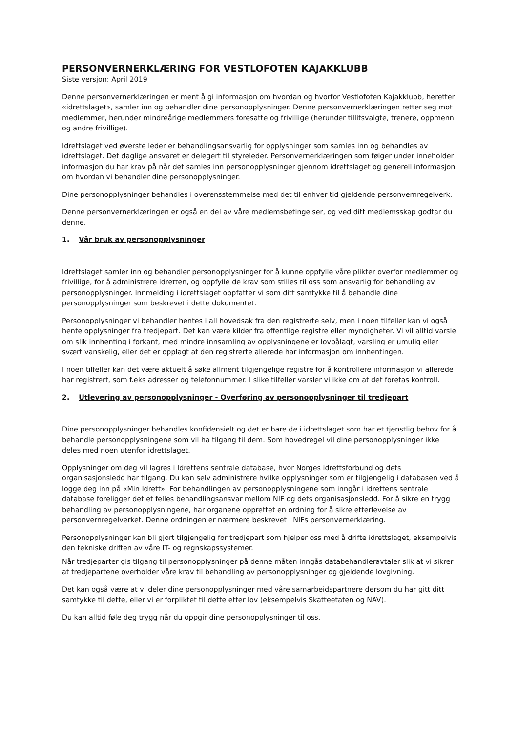PERSONVERNERKLÆRING FOR VESTLOFOTEN KAJAKKLUBB
Siste versjon: April 2019
Denne personvernerklæringen er ment å gi informasjon om hvordan og hvorfor Vestlofoten Kajakklubb, heretter «idrettslaget», samler inn og behandler dine personopplysninger. Denne personvernerklæringen retter seg mot medlemmer, herunder mindreårige medlemmers foresatte og frivillige (herunder tillitsvalgte, trenere, oppmenn og andre frivillige).
Idrettslaget ved øverste leder er behandlingsansvarlig for opplysninger som samles inn og behandles av idrettslaget. Det daglige ansvaret er delegert til styreleder. Personvernerklæringen som følger under inneholder informasjon du har krav på når det samles inn personopplysninger gjennom idrettslaget og generell informasjon om hvordan vi behandler dine personopplysninger.
Dine personopplysninger behandles i overensstemmelse med det til enhver tid gjeldende personvernregelverk.
Denne personvernerklæringen er også en del av våre medlemsbetingelser, og ved ditt medlemsskap godtar du denne.
1. Vår bruk av personopplysninger
Idrettslaget samler inn og behandler personopplysninger for å kunne oppfylle våre plikter overfor medlemmer og frivillige, for å administrere idretten, og oppfylle de krav som stilles til oss som ansvarlig for behandling av personopplysninger. Innmelding i idrettslaget oppfatter vi som ditt samtykke til å behandle dine personopplysninger som beskrevet i dette dokumentet.
Personopplysninger vi behandler hentes i all hovedsak fra den registrerte selv, men i noen tilfeller kan vi også hente opplysninger fra tredjepart. Det kan være kilder fra offentlige registre eller myndigheter. Vi vil alltid varsle om slik innhenting i forkant, med mindre innsamling av opplysningene er lovpålagt, varsling er umulig eller svært vanskelig, eller det er opplagt at den registrerte allerede har informasjon om innhentingen.
I noen tilfeller kan det være aktuelt å søke allment tilgjengelige registre for å kontrollere informasjon vi allerede har registrert, som f.eks adresser og telefonnummer. I slike tilfeller varsler vi ikke om at det foretas kontroll.
2. Utlevering av personopplysninger - Overføring av personopplysninger til tredjepart
Dine personopplysninger behandles konfidensielt og det er bare de i idrettslaget som har et tjenstlig behov for å behandle personopplysningene som vil ha tilgang til dem. Som hovedregel vil dine personopplysninger ikke deles med noen utenfor idrettslaget.
Opplysninger om deg vil lagres i Idrettens sentrale database, hvor Norges idrettsforbund og dets organisasjonsledd har tilgang. Du kan selv administrere hvilke opplysninger som er tilgjengelig i databasen ved å logge deg inn på «Min Idrett». For behandlingen av personopplysningene som inngår i idrettens sentrale database foreligger det et felles behandlingsansvar mellom NIF og dets organisasjonsledd. For å sikre en trygg behandling av personopplysningene, har organene opprettet en ordning for å sikre etterlevelse av personvernregelverket. Denne ordningen er nærmere beskrevet i NIFs personvernerklæring.
Personopplysninger kan bli gjort tilgjengelig for tredjepart som hjelper oss med å drifte idrettslaget, eksempelvis den tekniske driften av våre IT- og regnskapssystemer.
Når tredjeparter gis tilgang til personopplysninger på denne måten inngås databehandleravtaler slik at vi sikrer at tredjepartene overholder våre krav til behandling av personopplysninger og gjeldende lovgivning.
Det kan også være at vi deler dine personopplysninger med våre samarbeidspartnere dersom du har gitt ditt samtykke til dette, eller vi er forpliktet til dette etter lov (eksempelvis Skatteetaten og NAV).
Du kan alltid føle deg trygg når du oppgir dine personopplysninger til oss.